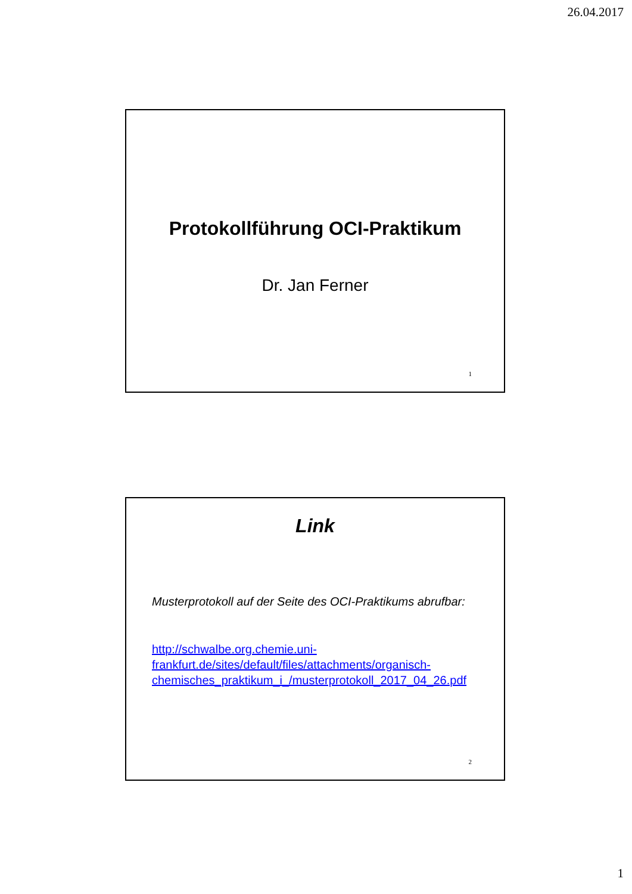26.04.2017
Protokollführung OCI-Praktikum
Dr. Jan Ferner
1
Link
Musterprotokoll auf der Seite des OCI-Praktikums abrufbar:
http://schwalbe.org.chemie.uni-
frankfurt.de/sites/default/files/attachments/organisch-
chemisches_praktikum_i_/musterprotokoll_2017_04_26.pdf
2
1